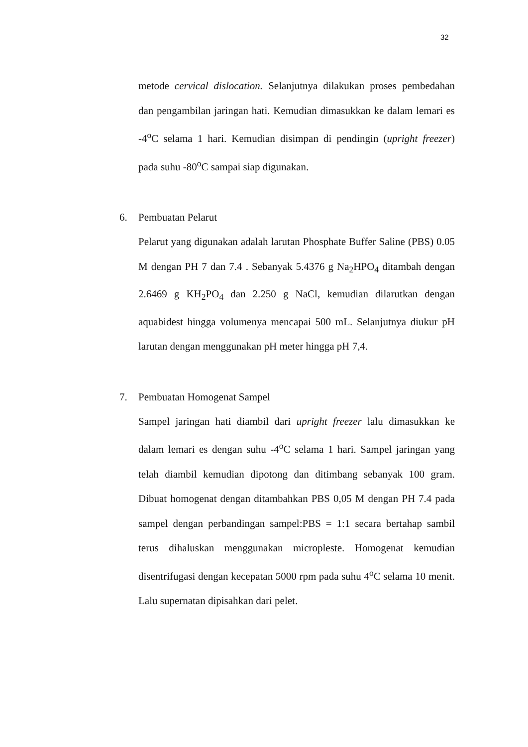32
metode cervical dislocation. Selanjutnya dilakukan proses pembedahan dan pengambilan jaringan hati. Kemudian dimasukkan ke dalam lemari es -4<sup>o</sup>C selama 1 hari. Kemudian disimpan di pendingin (upright freezer) pada suhu -80<sup>o</sup>C sampai siap digunakan.
6. Pembuatan Pelarut
Pelarut yang digunakan adalah larutan Phosphate Buffer Saline (PBS) 0.05 M dengan PH 7 dan 7.4 . Sebanyak 5.4376 g Na<sub>2</sub>HPO<sub>4</sub> ditambah dengan 2.6469 g KH<sub>2</sub>PO<sub>4</sub> dan 2.250 g NaCl, kemudian dilarutkan dengan aquabidest hingga volumenya mencapai 500 mL. Selanjutnya diukur pH larutan dengan menggunakan pH meter hingga pH 7,4.
7. Pembuatan Homogenat Sampel
Sampel jaringan hati diambil dari upright freezer lalu dimasukkan ke dalam lemari es dengan suhu -4<sup>o</sup>C selama 1 hari. Sampel jaringan yang telah diambil kemudian dipotong dan ditimbang sebanyak 100 gram. Dibuat homogenat dengan ditambahkan PBS 0,05 M dengan PH 7.4 pada sampel dengan perbandingan sampel:PBS = 1:1 secara bertahap sambil terus dihaluskan menggunakan micropleste. Homogenat kemudian disentrifugasi dengan kecepatan 5000 rpm pada suhu 4<sup>o</sup>C selama 10 menit. Lalu supernatan dipisahkan dari pelet.